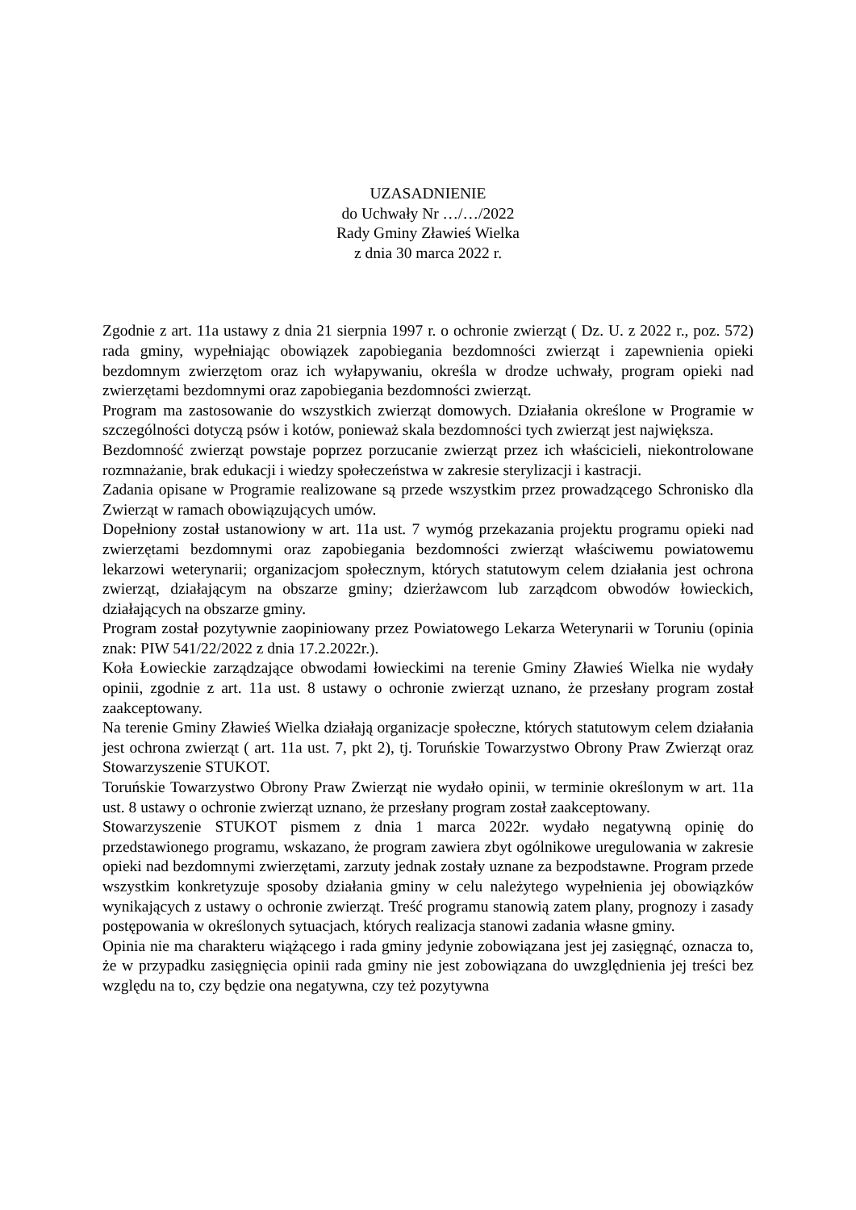UZASADNIENIE
do Uchwały Nr …/…/2022
Rady Gminy Zławieś Wielka
z dnia 30 marca 2022 r.
Zgodnie z art. 11a ustawy z dnia 21 sierpnia 1997 r. o ochronie zwierząt ( Dz. U. z 2022 r., poz. 572) rada gminy, wypełniając obowiązek zapobiegania bezdomności zwierząt i zapewnienia opieki bezdomnym zwierzętom oraz ich wyłapywaniu, określa w drodze uchwały, program opieki nad zwierzętami bezdomnymi oraz zapobiegania bezdomności zwierząt.
Program ma zastosowanie do wszystkich zwierząt domowych. Działania określone w Programie w szczególności dotyczą psów i kotów, ponieważ skala bezdomności tych zwierząt jest największa.
Bezdomność zwierząt powstaje poprzez porzucanie zwierząt przez ich właścicieli, niekontrolowane rozmnażanie, brak edukacji i wiedzy społeczeństwa w zakresie sterylizacji i kastracji.
Zadania opisane w Programie realizowane są przede wszystkim przez prowadzącego Schronisko dla Zwierząt w ramach obowiązujących umów.
Dopełniony został ustanowiony w art. 11a ust. 7 wymóg przekazania projektu programu opieki nad zwierzętami bezdomnymi oraz zapobiegania bezdomności zwierząt właściwemu powiatowemu lekarzowi weterynarii; organizacjom społecznym, których statutowym celem działania jest ochrona zwierząt, działającym na obszarze gminy; dzierżawcom lub zarządcom obwodów łowieckich, działających na obszarze gminy.
Program został pozytywnie zaopiniowany przez Powiatowego Lekarza Weterynarii w Toruniu (opinia znak: PIW 541/22/2022 z dnia 17.2.2022r.).
Koła Łowieckie zarządzające obwodami łowieckimi na terenie Gminy Zławieś Wielka nie wydały opinii, zgodnie z art. 11a ust. 8 ustawy o ochronie zwierząt uznano, że przesłany program został zaakceptowany.
Na terenie Gminy Zławieś Wielka działają organizacje społeczne, których statutowym celem działania jest ochrona zwierząt ( art. 11a ust. 7, pkt 2), tj. Toruńskie Towarzystwo Obrony Praw Zwierząt oraz Stowarzyszenie STUKOT.
Toruńskie Towarzystwo Obrony Praw Zwierząt nie wydało opinii, w terminie określonym w art. 11a ust. 8 ustawy o ochronie zwierząt uznano, że przesłany program został zaakceptowany.
Stowarzyszenie STUKOT pismem z dnia 1 marca 2022r. wydało negatywną opinię do przedstawionego programu, wskazano, że program zawiera zbyt ogólnikowe uregulowania w zakresie opieki nad bezdomnymi zwierzętami, zarzuty jednak zostały uznane za bezpodstawne. Program przede wszystkim konkretyzuje sposoby działania gminy w celu należytego wypełnienia jej obowiązków wynikających z ustawy o ochronie zwierząt. Treść programu stanowią zatem plany, prognozy i zasady postępowania w określonych sytuacjach, których realizacja stanowi zadania własne gminy.
Opinia nie ma charakteru wiążącego i rada gminy jedynie zobowiązana jest jej zasięgnąć, oznacza to, że w przypadku zasięgnięcia opinii rada gminy nie jest zobowiązana do uwzględnienia jej treści bez względu na to, czy będzie ona negatywna, czy też pozytywna